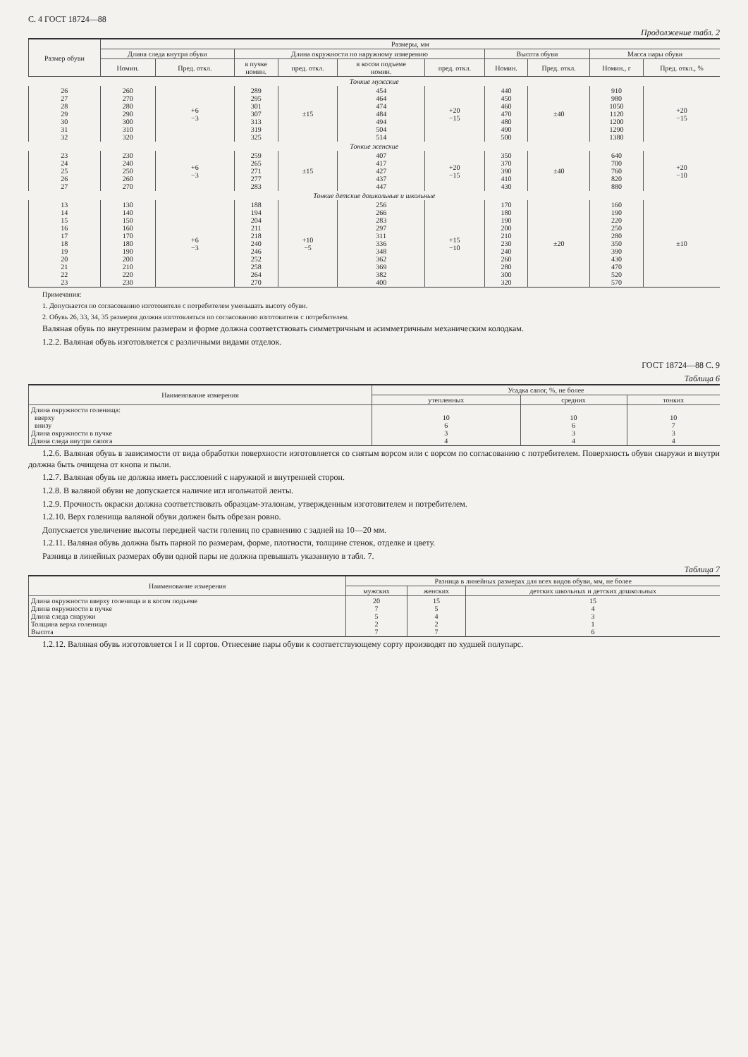С. 4 ГОСТ 18724—88
Продолжение табл. 2
| Размер обуви | Размеры, мм | | | | | | | | | |
| --- | --- | --- | --- | --- | --- | --- | --- | --- | --- | --- |
| | Длина следа внутри обуви | | Длина окружности по наружному измерению | | | | Высота обуви | | Масса пары обуви | |
| | Номин. | Пред. откл. | в пучке номин. | пред. откл. | в косом подъеме номин. | пред. откл. | Номин. | Пред. откл. | Номин., г | Пред. откл., % |
| Тонкие мужские | | | | | | | | | | |
| 26 27 28 29 30 31 32 | 260 270 280 290 300 310 320 | +6 −3 | 289 295 301 307 313 319 325 | ±15 | 454 464 474 484 494 504 514 | +20 −15 | 440 450 460 470 480 490 500 | ±40 | 910 980 1050 1120 1200 1290 1380 | +20 −15 |
| Тонкие женские | | | | | | | | | | |
| 23 24 25 26 27 | 230 240 250 260 270 | +6 −3 | 259 265 271 277 283 | ±15 | 407 417 427 437 447 | +20 −15 | 350 370 390 410 430 | ±40 | 640 700 760 820 880 | +20 −10 |
| Тонкие детские дошкольные и школьные | | | | | | | | | | |
| 13 14 15 16 17 18 19 20 21 22 23 | 130 140 150 160 170 180 190 200 210 220 230 | +6 −3 | 188 194 204 211 218 240 246 252 258 264 270 | +10 −5 | 256 266 283 297 311 336 348 362 369 382 400 | +15 −10 | 170 180 190 200 210 230 240 260 280 300 320 | ±20 | 160 190 220 250 280 350 390 430 470 520 570 | ±10 |
Примечания:
1. Допускается по согласованию изготовителя с потребителем уменьшать высоту обуви.
2. Обувь 26, 33, 34, 35 размеров должна изготовляться по согласованию изготовителя с потребителем.
Валяная обувь по внутренним размерам и форме должна соответствовать симметричным и асимметричным механическим колодкам.
1.2.2. Валяная обувь изготовляется с различными видами отделок.
ГОСТ 18724—88 С. 9
Таблица 6
| Наименование измерения | Усадка сапог, %, не более | | |
| --- | --- | --- | --- |
| | утепленных | средних | тонких |
| Длина окружности голенища: вверху внизу Длина окружности в пучке Длина следа внутри сапога | 10 6 3 4 | 10 6 3 4 | 10 7 3 4 |
1.2.6. Валяная обувь в зависимости от вида обработки поверхности изготовляется со снятым ворсом или с ворсом по согласованию с потребителем. Поверхность обуви снаружи и внутри должна быть очищена от кнопа и пыли.
1.2.7. Валяная обувь не должна иметь расслоений с наружной и внутренней сторон.
1.2.8. В валяной обуви не допускается наличие игл игольчатой ленты.
1.2.9. Прочность окраски должна соответствовать образцам-эталонам, утвержденным изготовителем и потребителем.
1.2.10. Верх голенища валяной обуви должен быть обрезан ровно.
Допускается увеличение высоты передней части голениц по сравнению с задней на 10—20 мм.
1.2.11. Валяная обувь должна быть парной по размерам, форме, плотности, толщине стенок, отделке и цвету.
Разница в линейных размерах обуви одной пары не должна превышать указанную в табл. 7.
Таблица 7
| Наименование измерения | Разница в линейных размерах для всех видов обуви, мм, не более | | |
| --- | --- | --- | --- |
| | мужских | женских | детских школьных и детских дошкольных |
| Длина окружности вверху голенища и в косом подъеме Длина окружности в пучке Длина следа снаружи Толщина верха голенища Высота | 20 7 5 2 7 | 15 5 4 2 7 | 15 4 3 1 6 |
1.2.12. Валяная обувь изготовляется I и II сортов. Отнесение пары обуви к соответствующему сорту производят по худшей полупарс.